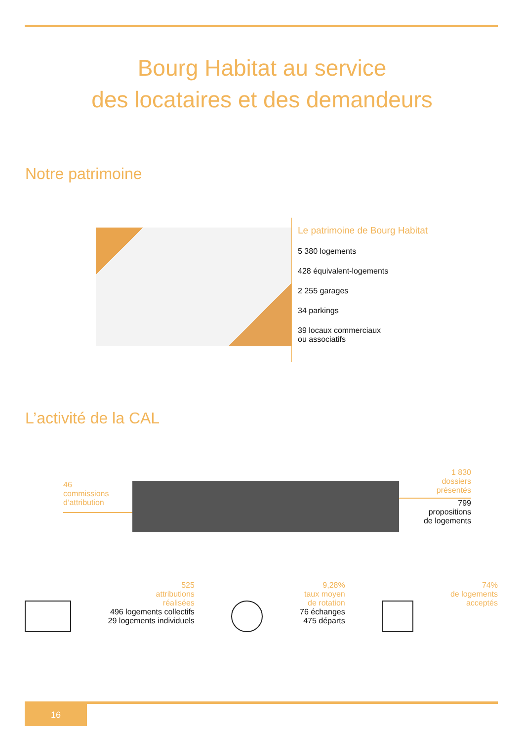Bourg Habitat au service
des locataires et des demandeurs
Notre patrimoine
Le patrimoine de Bourg Habitat
5 380 logements
428 équivalent-logements
2 255 garages
34 parkings
39 locaux commerciaux
ou associatifs
L’activité de la CAL
46
commissions
d’attribution
1 830
dossiers
présentés
799
propositions
de logements
525
attributions
réalisées
496 logements collectifs
29 logements individuels
9,28%
taux moyen
de rotation
76 échanges
475 départs
74%
de logements
acceptés
16